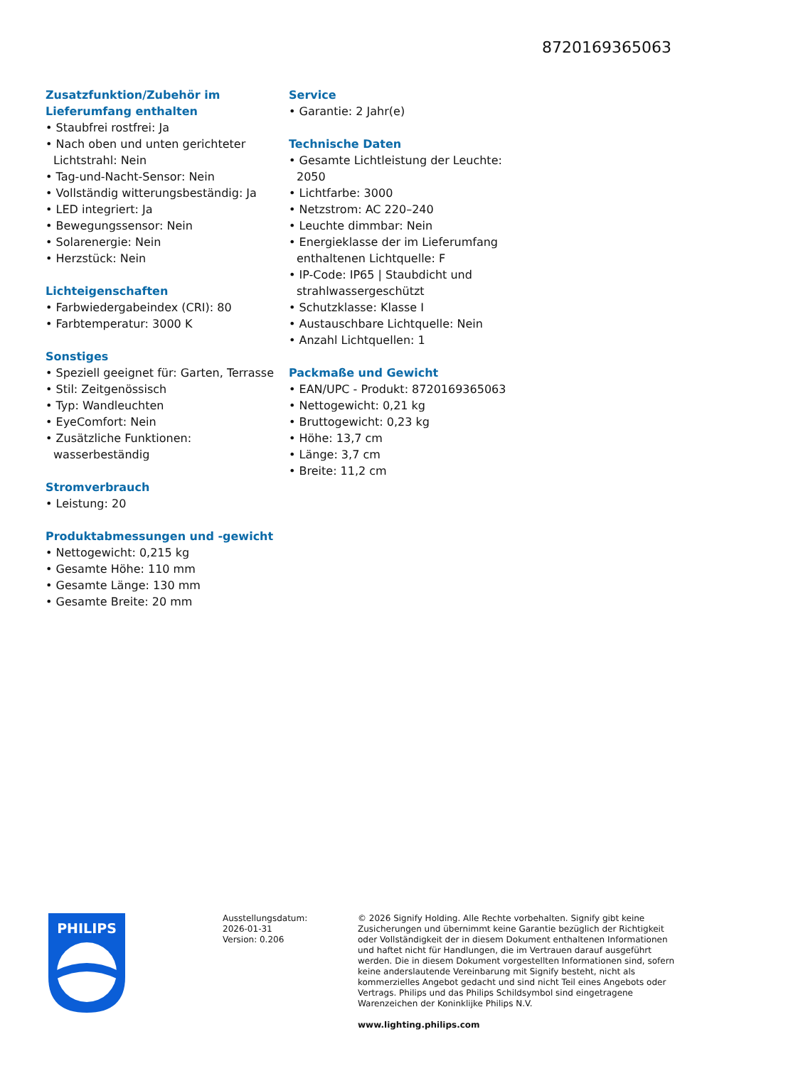8720169365063
Zusatzfunktion/Zubehör im Lieferumfang enthalten
• Staubfrei rostfrei: Ja
• Nach oben und unten gerichteter Lichtstrahl: Nein
• Tag-und-Nacht-Sensor: Nein
• Vollständig witterungsbeständig: Ja
• LED integriert: Ja
• Bewegungssensor: Nein
• Solarenergie: Nein
• Herzstück: Nein
Lichteigenschaften
• Farbwiedergabeindex (CRI): 80
• Farbtemperatur: 3000 K
Sonstiges
• Speziell geeignet für: Garten, Terrasse
• Stil: Zeitgenössisch
• Typ: Wandleuchten
• EyeComfort: Nein
• Zusätzliche Funktionen: wasserbeständig
Stromverbrauch
• Leistung: 20
Produktabmessungen und -gewicht
• Nettogewicht: 0,215 kg
• Gesamte Höhe: 110 mm
• Gesamte Länge: 130 mm
• Gesamte Breite: 20 mm
Service
• Garantie: 2 Jahr(e)
Technische Daten
• Gesamte Lichtleistung der Leuchte: 2050
• Lichtfarbe: 3000
• Netzstrom: AC 220–240
• Leuchte dimmbar: Nein
• Energieklasse der im Lieferumfang enthaltenen Lichtquelle: F
• IP-Code: IP65 | Staubdicht und strahlwassergeschützt
• Schutzklasse: Klasse I
• Austauschbare Lichtquelle: Nein
• Anzahl Lichtquellen: 1
Packmaße und Gewicht
• EAN/UPC - Produkt: 8720169365063
• Nettogewicht: 0,21 kg
• Bruttogewicht: 0,23 kg
• Höhe: 13,7 cm
• Länge: 3,7 cm
• Breite: 11,2 cm
PHILIPS
Ausstellungsdatum:
2026-01-31
Version: 0.206
© 2026 Signify Holding. Alle Rechte vorbehalten. Signify gibt keine Zusicherungen und übernimmt keine Garantie bezüglich der Richtigkeit oder Vollständigkeit der in diesem Dokument enthaltenen Informationen und haftet nicht für Handlungen, die im Vertrauen darauf ausgeführt werden. Die in diesem Dokument vorgestellten Informationen sind, sofern keine anderslautende Vereinbarung mit Signify besteht, nicht als kommerzielles Angebot gedacht und sind nicht Teil eines Angebots oder Vertrags. Philips und das Philips Schildsymbol sind eingetragene Warenzeichen der Koninklijke Philips N.V.
www.lighting.philips.com